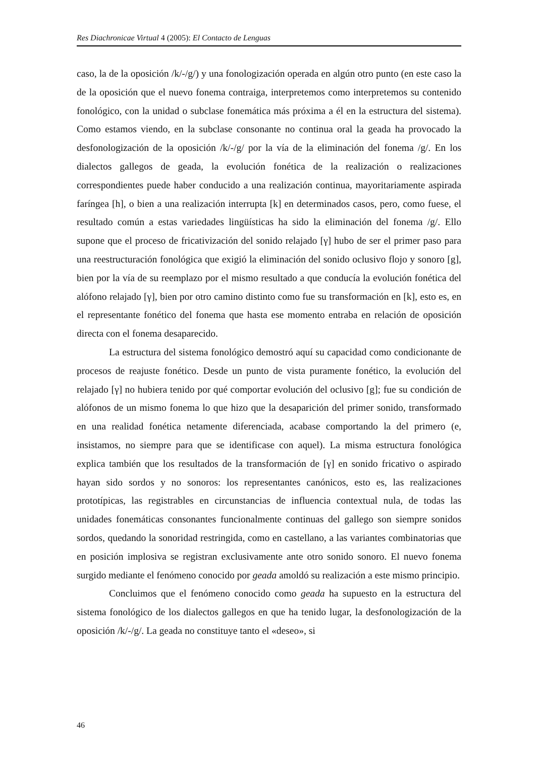Res Diachronicae Virtual 4 (2005): El Contacto de Lenguas
caso, la de la oposición /k/-/g/) y una fonologización operada en algún otro punto (en este caso la de la oposición que el nuevo fonema contraiga, interpretemos como interpretemos su contenido fonológico, con la unidad o subclase fonemática más próxima a él en la estructura del sistema). Como estamos viendo, en la subclase consonante no continua oral la geada ha provocado la desfonologización de la oposición /k/-/g/ por la vía de la eliminación del fonema /g/. En los dialectos gallegos de geada, la evolución fonética de la realización o realizaciones correspondientes puede haber conducido a una realización continua, mayoritariamente aspirada faríngea [h], o bien a una realización interrupta [k] en determinados casos, pero, como fuese, el resultado común a estas variedades lingüísticas ha sido la eliminación del fonema /g/. Ello supone que el proceso de fricativización del sonido relajado [γ] hubo de ser el primer paso para una reestructuración fonológica que exigió la eliminación del sonido oclusivo flojo y sonoro [g], bien por la vía de su reemplazo por el mismo resultado a que conducía la evolución fonética del alófono relajado [γ], bien por otro camino distinto como fue su transformación en [k], esto es, en el representante fonético del fonema que hasta ese momento entraba en relación de oposición directa con el fonema desaparecido.
La estructura del sistema fonológico demostró aquí su capacidad como condicionante de procesos de reajuste fonético. Desde un punto de vista puramente fonético, la evolución del relajado [γ] no hubiera tenido por qué comportar evolución del oclusivo [g]; fue su condición de alófonos de un mismo fonema lo que hizo que la desaparición del primer sonido, transformado en una realidad fonética netamente diferenciada, acabase comportando la del primero (e, insistamos, no siempre para que se identificase con aquel). La misma estructura fonológica explica también que los resultados de la transformación de [γ] en sonido fricativo o aspirado hayan sido sordos y no sonoros: los representantes canónicos, esto es, las realizaciones prototípicas, las registrables en circunstancias de influencia contextual nula, de todas las unidades fonemáticas consonantes funcionalmente continuas del gallego son siempre sonidos sordos, quedando la sonoridad restringida, como en castellano, a las variantes combinatorias que en posición implosiva se registran exclusivamente ante otro sonido sonoro. El nuevo fonema surgido mediante el fenómeno conocido por geada amoldó su realización a este mismo principio.
Concluimos que el fenómeno conocido como geada ha supuesto en la estructura del sistema fonológico de los dialectos gallegos en que ha tenido lugar, la desfonologización de la oposición /k/-/g/. La geada no constituye tanto el «deseo», si
46